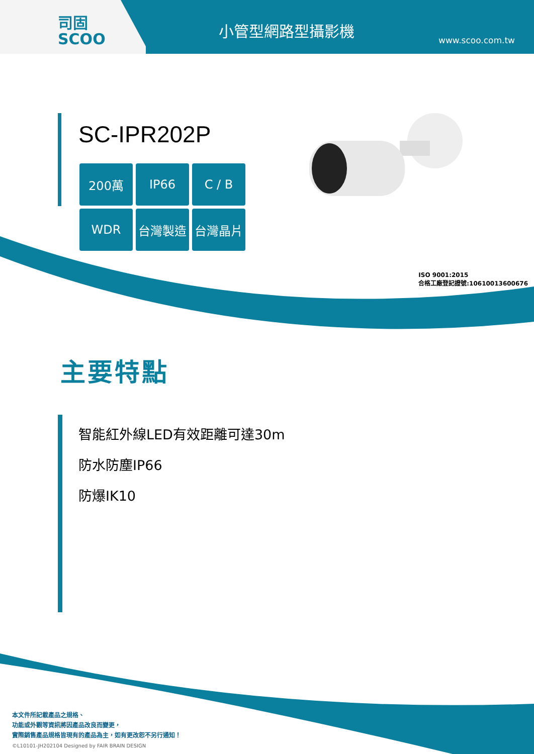司固
SCOO
小管型網路型攝影機
www.scoo.com.tw
SC-IPR202P
200萬
IP66
C / B
WDR
台灣製造
台灣晶片
ISO 9001:2015
合格工廠登記證號:10610013600676
主要特點
智能紅外線LED有效距離可達30m
防水防塵IP66
防爆IK10
本文件所記載產品之規格、
功能或外觀等資訊將因產品改良而變更，
實際銷售產品規格皆現有的產品為主，如有更改恕不另行通知！
©L10101-JH202104 Designed by FAIR BRAIN DESIGN